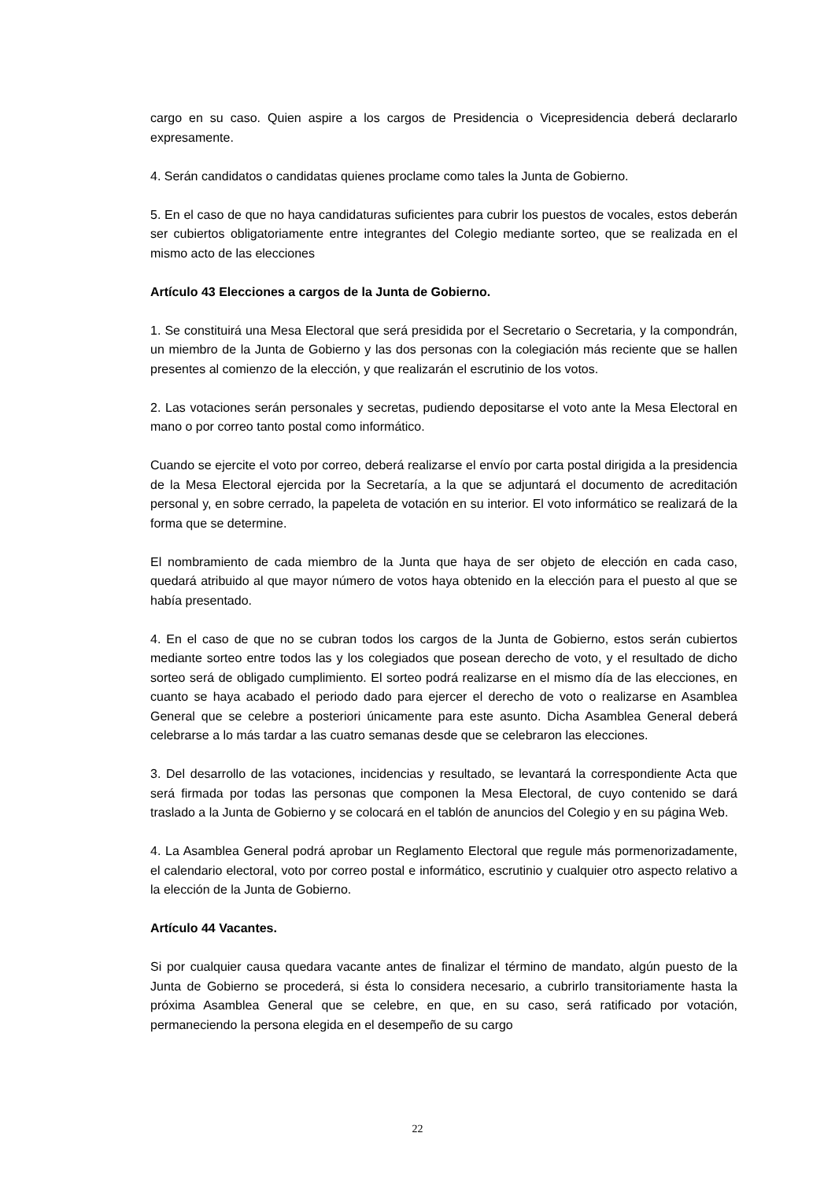cargo en su caso. Quien aspire a los cargos de Presidencia o Vicepresidencia deberá declararlo expresamente.
4. Serán candidatos o candidatas quienes proclame como tales la Junta de Gobierno.
5. En el caso de que no haya candidaturas suficientes para cubrir los puestos de vocales, estos deberán ser cubiertos obligatoriamente entre integrantes del Colegio mediante sorteo, que se realizada en el mismo acto de las elecciones
Artículo 43 Elecciones a cargos de la Junta de Gobierno.
1. Se constituirá una Mesa Electoral que será presidida por el Secretario o Secretaria, y la compondrán, un miembro de la Junta de Gobierno y las dos personas con la colegiación más reciente que se hallen presentes al comienzo de la elección, y que realizarán el escrutinio de los votos.
2. Las votaciones serán personales y secretas, pudiendo depositarse el voto ante la Mesa Electoral en mano o por correo tanto postal como informático.
Cuando se ejercite el voto por correo, deberá realizarse el envío por carta postal dirigida a la presidencia de la Mesa Electoral ejercida por la Secretaría, a la que se adjuntará el documento de acreditación personal y, en sobre cerrado, la papeleta de votación en su interior. El voto informático se realizará de la forma que se determine.
El nombramiento de cada miembro de la Junta que haya de ser objeto de elección en cada caso, quedará atribuido al que mayor número de votos haya obtenido en la elección para el puesto al que se había presentado.
4. En el caso de que no se cubran todos los cargos de la Junta de Gobierno, estos serán cubiertos mediante sorteo entre todos las y los colegiados que posean derecho de voto, y el resultado de dicho sorteo será de obligado cumplimiento. El sorteo podrá realizarse en el mismo día de las elecciones, en cuanto se haya acabado el periodo dado para ejercer el derecho de voto o realizarse en Asamblea General que se celebre a posteriori únicamente para este asunto. Dicha Asamblea General deberá celebrarse a lo más tardar a las cuatro semanas desde que se celebraron las elecciones.
3. Del desarrollo de las votaciones, incidencias y resultado, se levantará la correspondiente Acta que será firmada por todas las personas que componen la Mesa Electoral, de cuyo contenido se dará traslado a la Junta de Gobierno y se colocará en el tablón de anuncios del Colegio y en su página Web.
4. La Asamblea General podrá aprobar un Reglamento Electoral que regule más pormenorizadamente, el calendario electoral, voto por correo postal e informático, escrutinio y cualquier otro aspecto relativo a la elección de la Junta de Gobierno.
Artículo 44 Vacantes.
Si por cualquier causa quedara vacante antes de finalizar el término de mandato, algún puesto de la Junta de Gobierno se procederá, si ésta lo considera necesario, a cubrirlo transitoriamente hasta la próxima Asamblea General que se celebre, en que, en su caso, será ratificado por votación, permaneciendo la persona elegida en el desempeño de su cargo
22